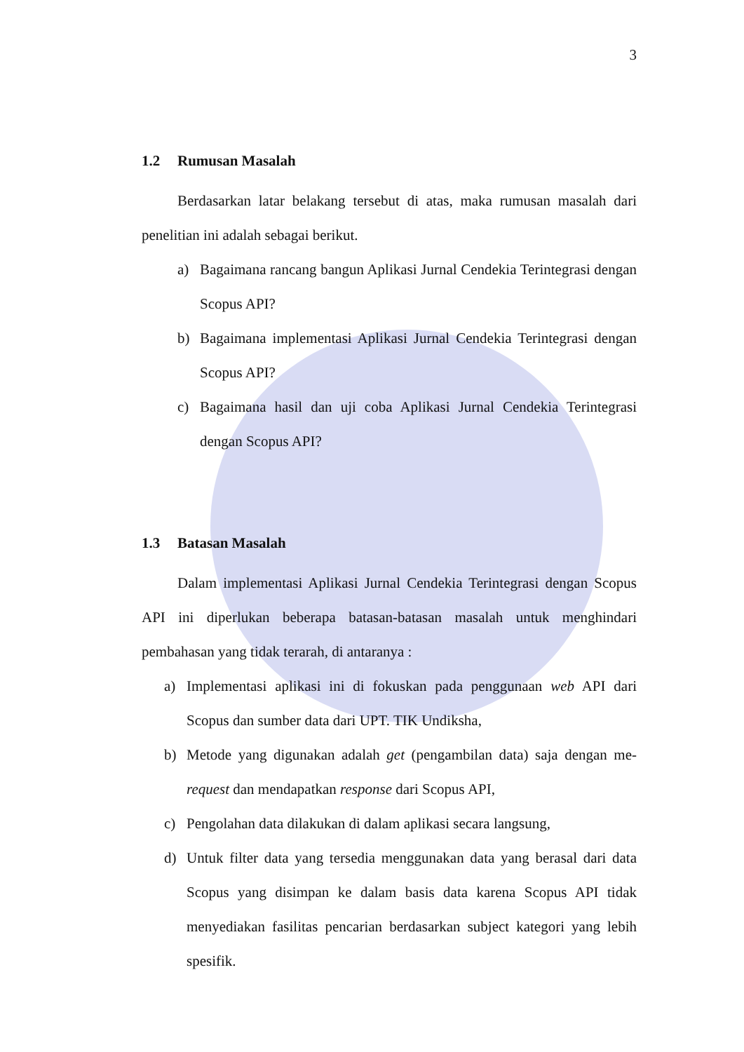3
1.2 Rumusan Masalah
Berdasarkan latar belakang tersebut di atas, maka rumusan masalah dari penelitian ini adalah sebagai berikut.
a) Bagaimana rancang bangun Aplikasi Jurnal Cendekia Terintegrasi dengan Scopus API?
b) Bagaimana implementasi Aplikasi Jurnal Cendekia Terintegrasi dengan Scopus API?
c) Bagaimana hasil dan uji coba Aplikasi Jurnal Cendekia Terintegrasi dengan Scopus API?
1.3 Batasan Masalah
Dalam implementasi Aplikasi Jurnal Cendekia Terintegrasi dengan Scopus API ini diperlukan beberapa batasan-batasan masalah untuk menghindari pembahasan yang tidak terarah, di antaranya :
a) Implementasi aplikasi ini di fokuskan pada penggunaan web API dari Scopus dan sumber data dari UPT. TIK Undiksha,
b) Metode yang digunakan adalah get (pengambilan data) saja dengan me-request dan mendapatkan response dari Scopus API,
c) Pengolahan data dilakukan di dalam aplikasi secara langsung,
d) Untuk filter data yang tersedia menggunakan data yang berasal dari data Scopus yang disimpan ke dalam basis data karena Scopus API tidak menyediakan fasilitas pencarian berdasarkan subject kategori yang lebih spesifik.